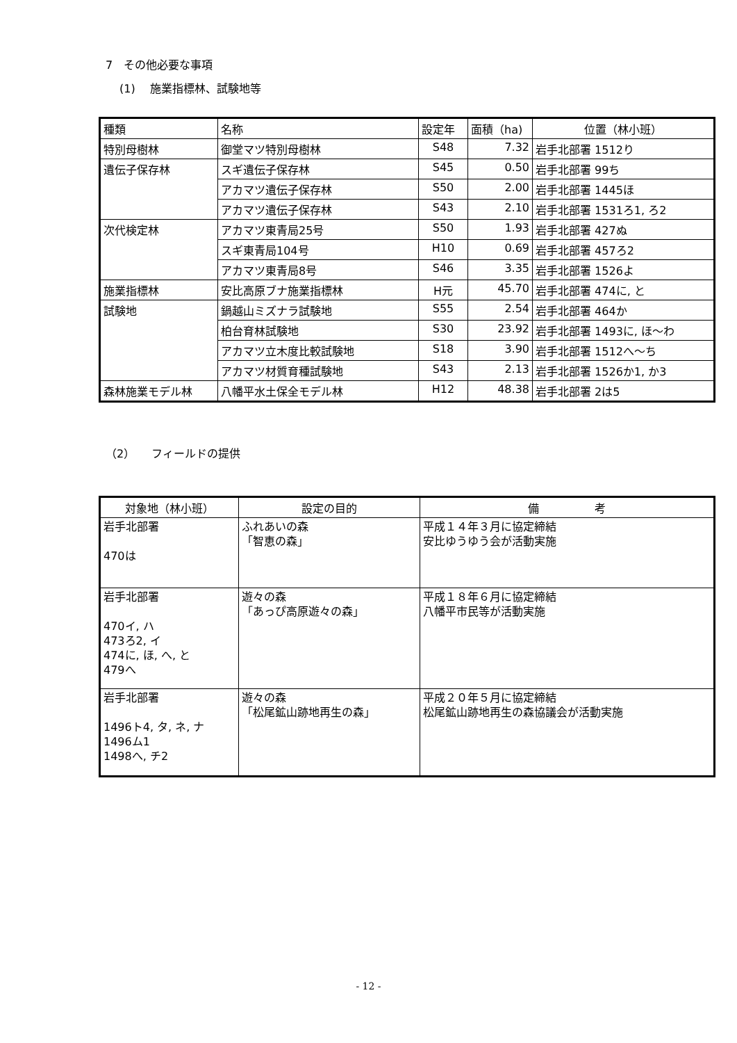7　その他必要な事項
(1)　 施業指標林、試験地等
| 種類 | 名称 | 設定年 | 面積（ha) | 位置（林小班） |
| --- | --- | --- | --- | --- |
| 特別母樹林 | 御堂マツ特別母樹林 | S48 | 7.32 | 岩手北部署 1512り |
| 遺伝子保存林 | スギ遺伝子保存林 | S45 | 0.50 | 岩手北部署 99ち |
| | アカマツ遺伝子保存林 | S50 | 2.00 | 岩手北部署 1445ほ |
| | アカマツ遺伝子保存林 | S43 | 2.10 | 岩手北部署 1531ろ1, ろ2 |
| 次代検定林 | アカマツ東青局25号 | S50 | 1.93 | 岩手北部署 427ぬ |
| | スギ東青局104号 | H10 | 0.69 | 岩手北部署 457ろ2 |
| | アカマツ東青局8号 | S46 | 3.35 | 岩手北部署 1526よ |
| 施業指標林 | 安比高原ブナ施業指標林 | H元 | 45.70 | 岩手北部署 474に, と |
| 試験地 | 鍋越山ミズナラ試験地 | S55 | 2.54 | 岩手北部署 464か |
| | 柏台育林試験地 | S30 | 23.92 | 岩手北部署 1493に, ほ～わ |
| | アカマツ立木度比較試験地 | S18 | 3.90 | 岩手北部署 1512へ～ち |
| | アカマツ材質育種試験地 | S43 | 2.13 | 岩手北部署 1526か1, か3 |
| 森林施業モデル林 | 八幡平水土保全モデル林 | H12 | 48.38 | 岩手北部署 2は5 |
（2）　　フィールドの提供
| 対象地（林小班） | 設定の目的 | 備 考 |
| --- | --- | --- |
| 岩手北部署 470は | ふれあいの森 「智恵の森」 | 平成１４年３月に協定締結 安比ゆうゆう会が活動実施 |
| 岩手北部署 470イ, ハ 473ろ2, イ 474に, ほ, へ, と 479へ | 遊々の森 「あっぴ高原遊々の森」 | 平成１８年６月に協定締結 八幡平市民等が活動実施 |
| 岩手北部署 1496ト4, タ, ネ, ナ 1496ム1 1498へ, チ2 | 遊々の森 「松尾鉱山跡地再生の森」 | 平成２０年５月に協定締結 松尾鉱山跡地再生の森協議会が活動実施 |
- 12 -